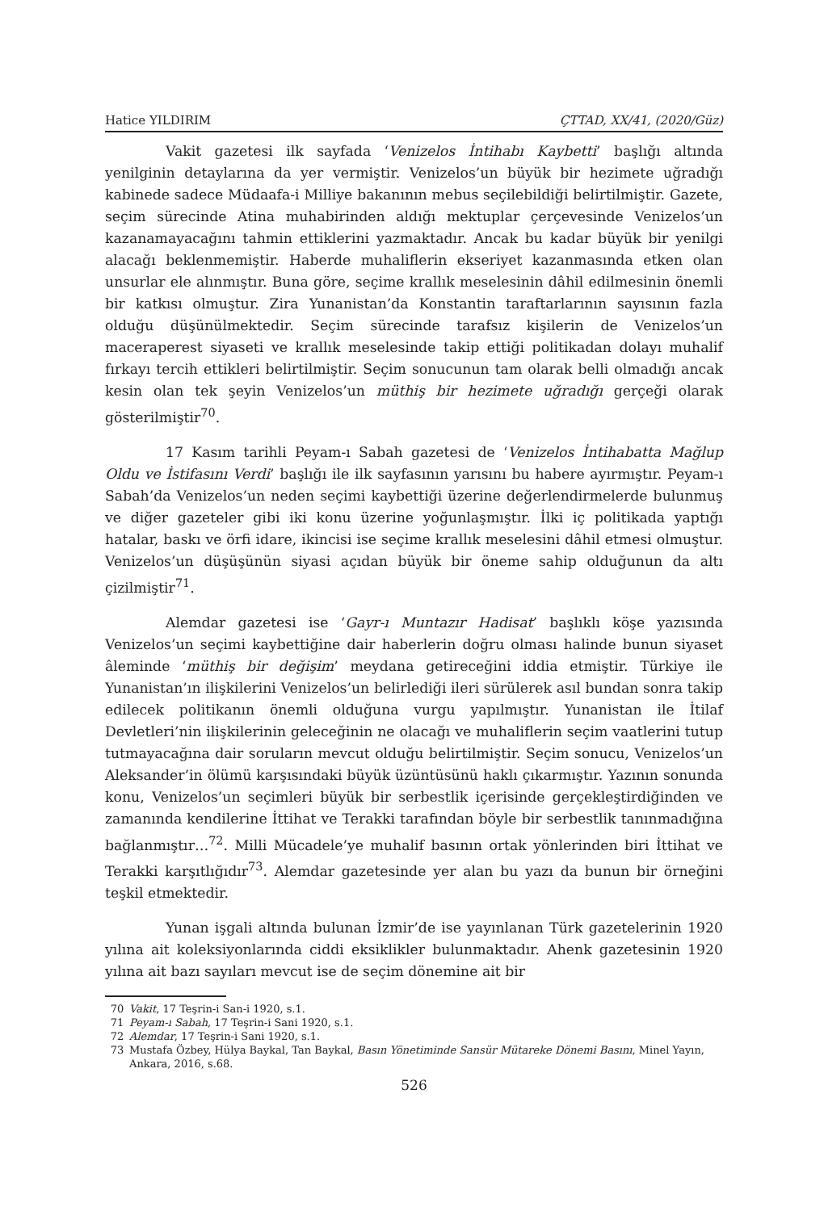Hatice YILDIRIM ÇTTAD, XX/41, (2020/Güz)
Vakit gazetesi ilk sayfada ‘Venizelos İntihabı Kaybetti’ başlığı altında yenilginin detaylarına da yer vermiştir. Venizelos’un büyük bir hezimete uğradığı kabinede sadece Müdaafa-i Milliye bakanının mebus seçilebildiği belirtilmiştir. Gazete, seçim sürecinde Atina muhabirinden aldığı mektuplar çerçevesinde Venizelos’un kazanamayacağını tahmin ettiklerini yazmaktadır. Ancak bu kadar büyük bir yenilgi alacağı beklenmemiştir. Haberde muhaliflerin ekseriyet kazanmasında etken olan unsurlar ele alınmıştır. Buna göre, seçime krallık meselesinin dâhil edilmesinin önemli bir katkısı olmuştur. Zira Yunanistan’da Konstantin taraftarlarının sayısının fazla olduğu düşünülmektedir. Seçim sürecinde tarafsız kişilerin de Venizelos’un maceraperest siyaseti ve krallık meselesinde takip ettiği politikadan dolayı muhalif fırkayı tercih ettikleri belirtilmiştir. Seçim sonucunun tam olarak belli olmadığı ancak kesin olan tek şeyin Venizelos’un müthiş bir hezimete uğradığı gerçeği olarak gösterilmiştir<sup>70</sup>.
17 Kasım tarihli Peyam-ı Sabah gazetesi de ‘Venizelos İntihabatta Mağlup Oldu ve İstifasını Verdi’ başlığı ile ilk sayfasının yarısını bu habere ayırmıştır. Peyam-ı Sabah’da Venizelos’un neden seçimi kaybettiği üzerine değerlendirmelerde bulunmuş ve diğer gazeteler gibi iki konu üzerine yoğunlaşmıştır. İlki iç politikada yaptığı hatalar, baskı ve örfi idare, ikincisi ise seçime krallık meselesini dâhil etmesi olmuştur. Venizelos’un düşüşünün siyasi açıdan büyük bir öneme sahip olduğunun da altı çizilmiştir<sup>71</sup>.
Alemdar gazetesi ise ‘Gayr-ı Muntazır Hadisat’ başlıklı köşe yazısında Venizelos’un seçimi kaybettiğine dair haberlerin doğru olması halinde bunun siyaset âleminde ‘müthiş bir değişim’ meydana getireceğini iddia etmiştir. Türkiye ile Yunanistan’ın ilişkilerini Venizelos’un belirlediği ileri sürülerek asıl bundan sonra takip edilecek politikanın önemli olduğuna vurgu yapılmıştır. Yunanistan ile İtilaf Devletleri’nin ilişkilerinin geleceğinin ne olacağı ve muhaliflerin seçim vaatlerini tutup tutmayacağına dair soruların mevcut olduğu belirtilmiştir. Seçim sonucu, Venizelos’un Aleksander’in ölümü karşısındaki büyük üzüntüsünü haklı çıkarmıştır. Yazının sonunda konu, Venizelos’un seçimleri büyük bir serbestlik içerisinde gerçekleştirdiğinden ve zamanında kendilerine İttihat ve Terakki tarafından böyle bir serbestlik tanınmadığına bağlanmıştır…<sup>72</sup>. Milli Mücadele’ye muhalif basının ortak yönlerinden biri İttihat ve Terakki karşıtlığıdır<sup>73</sup>. Alemdar gazetesinde yer alan bu yazı da bunun bir örneğini teşkil etmektedir.
Yunan işgali altında bulunan İzmir’de ise yayınlanan Türk gazetelerinin 1920 yılına ait koleksiyonlarında ciddi eksiklikler bulunmaktadır. Ahenk gazetesinin 1920 yılına ait bazı sayıları mevcut ise de seçim dönemine ait bir
70 Vakit, 17 Teşrin-i San-i 1920, s.1.
71 Peyam-ı Sabah, 17 Teşrin-i Sani 1920, s.1.
72 Alemdar, 17 Teşrin-i Sani 1920, s.1.
73 Mustafa Özbey, Hülya Baykal, Tan Baykal, Basın Yönetiminde Sansür Mütareke Dönemi Basını, Minel Yayın, Ankara, 2016, s.68.
526